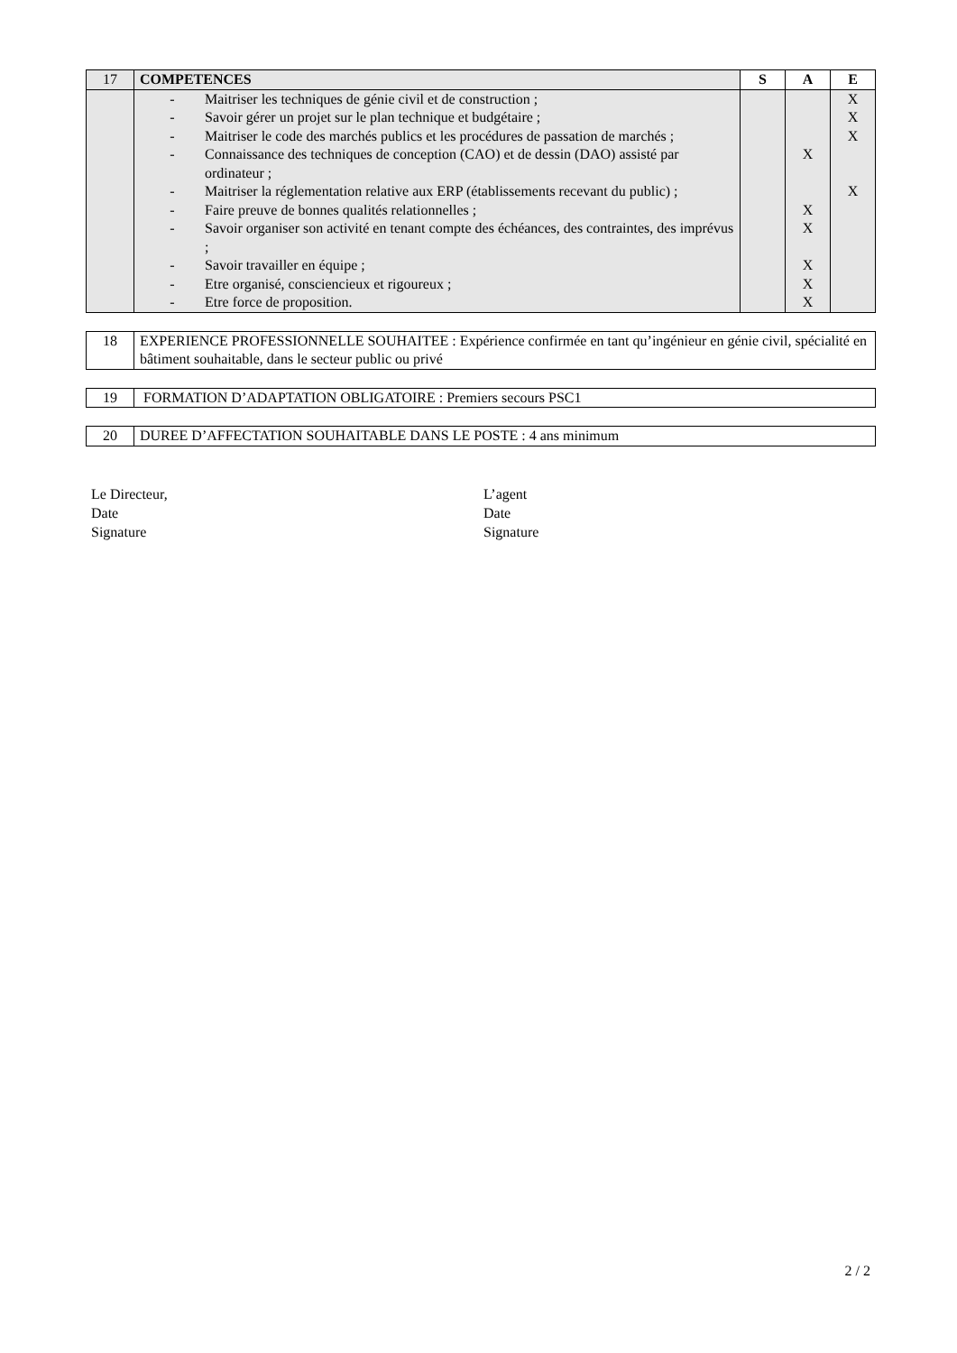| 17 | COMPETENCES | S | A | E |
| | - Maitriser les techniques de génie civil et de construction ; - Savoir gérer un projet sur le plan technique et budgétaire ; - Maitriser le code des marchés publics et les procédures de passation de marchés ; - Connaissance des techniques de conception (CAO) et de dessin (DAO) assisté par ordinateur ; - Maitriser la réglementation relative aux ERP (établissements recevant du public) ; - Faire preuve de bonnes qualités relationnelles ; - Savoir organiser son activité en tenant compte des échéances, des contraintes, des imprévus ; - Savoir travailler en équipe ; - Etre organisé, consciencieux et rigoureux ; - Etre force de proposition. | | X X X X X X | X X X X |
| 18 | EXPERIENCE PROFESSIONNELLE SOUHAITEE : Expérience confirmée en tant qu’ingénieur en génie civil, spécialité en bâtiment souhaitable, dans le secteur public ou privé |
| 19 | FORMATION D’ADAPTATION OBLIGATOIRE : Premiers secours PSC1 |
| 20 | DUREE D’AFFECTATION SOUHAITABLE DANS LE POSTE : 4 ans minimum |
Le Directeur,
Date
Signature
L’agent
Date
Signature
2 / 2